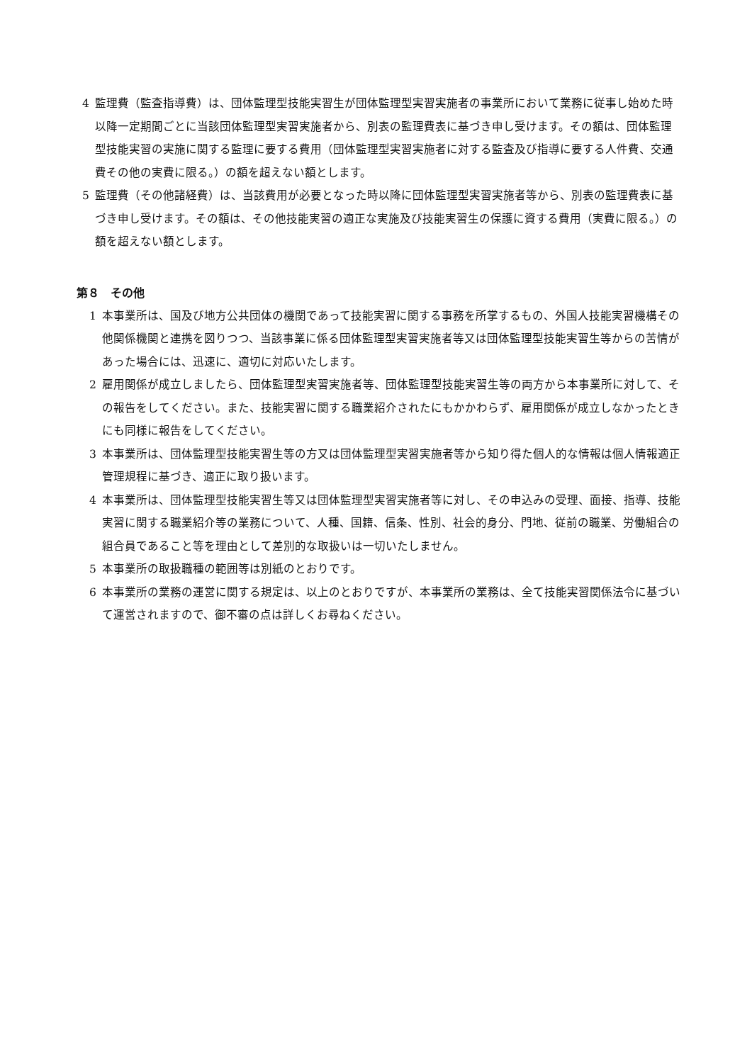4 監理費（監査指導費）は、団体監理型技能実習生が団体監理型実習実施者の事業所において業務に従事し始めた時以降一定期間ごとに当該団体監理型実習実施者から、別表の監理費表に基づき申し受けます。その額は、団体監理型技能実習の実施に関する監理に要する費用（団体監理型実習実施者に対する監査及び指導に要する人件費、交通費その他の実費に限る。）の額を超えない額とします。
5 監理費（その他諸経費）は、当該費用が必要となった時以降に団体監理型実習実施者等から、別表の監理費表に基づき申し受けます。その額は、その他技能実習の適正な実施及び技能実習生の保護に資する費用（実費に限る。）の額を超えない額とします。
第８　その他
1 本事業所は、国及び地方公共団体の機関であって技能実習に関する事務を所掌するもの、外国人技能実習機構その他関係機関と連携を図りつつ、当該事業に係る団体監理型実習実施者等又は団体監理型技能実習生等からの苦情があった場合には、迅速に、適切に対応いたします。
2 雇用関係が成立しましたら、団体監理型実習実施者等、団体監理型技能実習生等の両方から本事業所に対して、その報告をしてください。また、技能実習に関する職業紹介されたにもかかわらず、雇用関係が成立しなかったときにも同様に報告をしてください。
3 本事業所は、団体監理型技能実習生等の方又は団体監理型実習実施者等から知り得た個人的な情報は個人情報適正管理規程に基づき、適正に取り扱います。
4 本事業所は、団体監理型技能実習生等又は団体監理型実習実施者等に対し、その申込みの受理、面接、指導、技能実習に関する職業紹介等の業務について、人種、国籍、信条、性別、社会的身分、門地、従前の職業、労働組合の組合員であること等を理由として差別的な取扱いは一切いたしません。
5 本事業所の取扱職種の範囲等は別紙のとおりです。
6 本事業所の業務の運営に関する規定は、以上のとおりですが、本事業所の業務は、全て技能実習関係法令に基づいて運営されますので、御不審の点は詳しくお尋ねください。